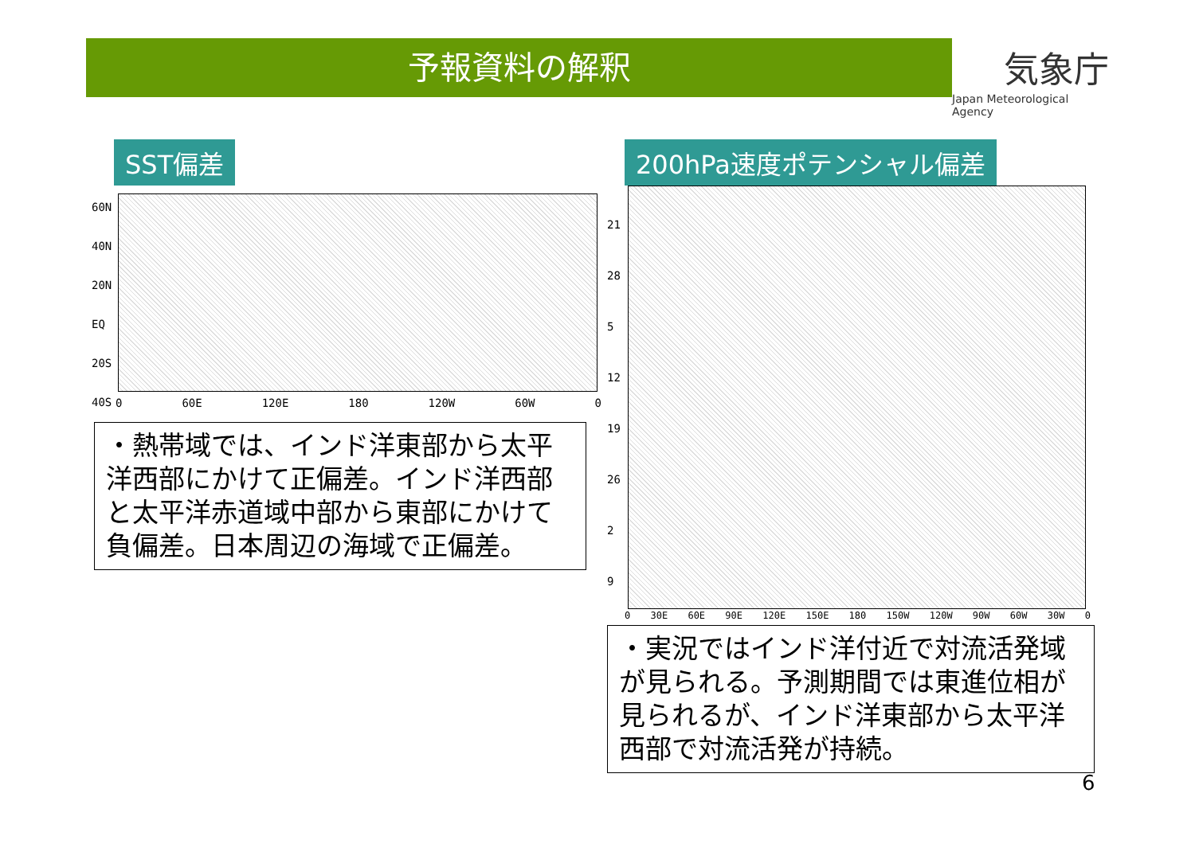予報資料の解釈
気象庁
Japan Meteorological Agency
SST偏差
60N
40N
20N
EQ
20S
40S
0 60E 120E 180 120W 60W 0
・熱帯域では、インド洋東部から太平洋西部にかけて正偏差。インド洋西部と太平洋赤道域中部から東部にかけて負偏差。日本周辺の海域で正偏差。
200hPa速度ポテンシャル偏差
21
28
5
12
19
26
2
9
0 30E 60E 90E 120E 150E 180 150W 120W 90W 60W 30W 0
・実況ではインド洋付近で対流活発域が見られる。予測期間では東進位相が見られるが、インド洋東部から太平洋西部で対流活発が持続。
6